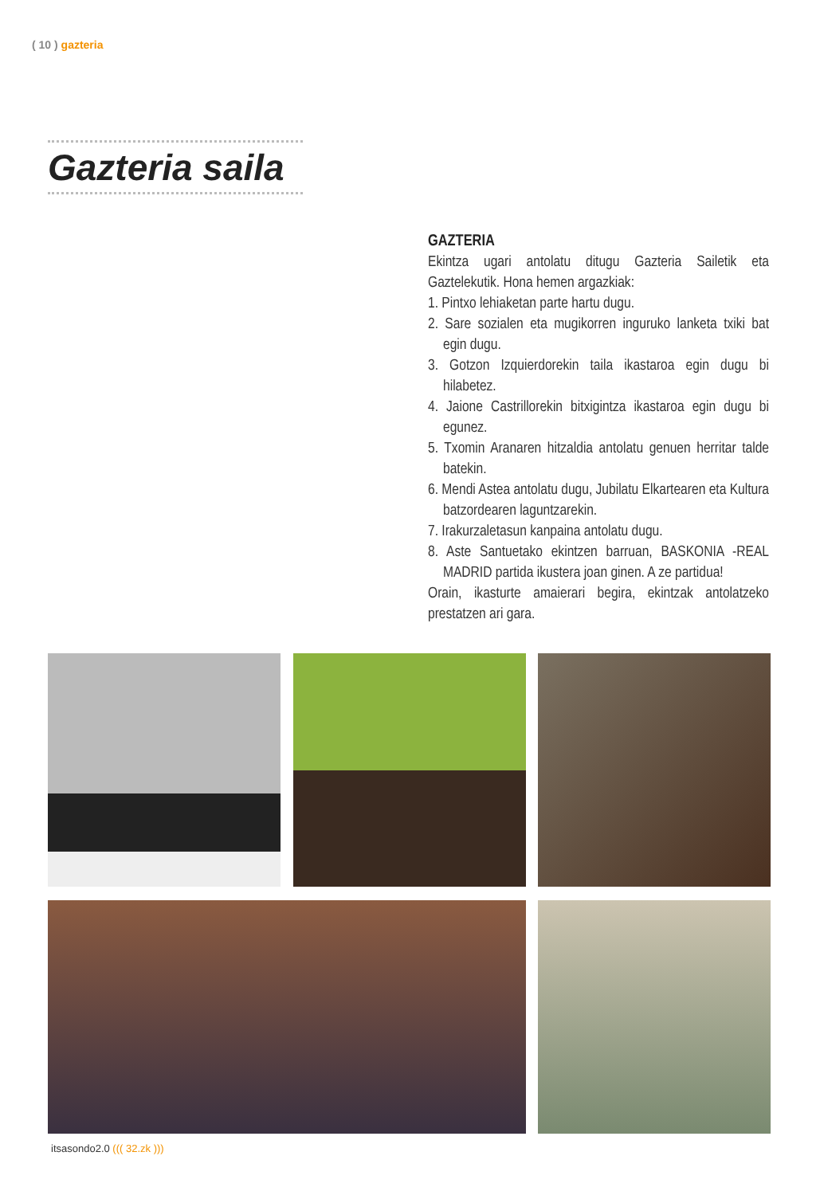( 10 ) gazteria
Gazteria saila
GAZTERIA
Ekintza ugari antolatu ditugu Gazteria Sailetik eta Gaztelekutik. Hona hemen argazkiak:
1. Pintxo lehiaketan parte hartu dugu.
2. Sare sozialen eta mugikorren inguruko lanketa txiki bat egin dugu.
3. Gotzon Izquierdorekin taila ikastaroa egin dugu bi hilabetez.
4. Jaione Castrillorekin bitxigintza ikastaroa egin dugu bi egunez.
5. Txomin Aranaren hitzaldia antolatu genuen herritar talde batekin.
6. Mendi Astea antolatu dugu, Jubilatu Elkartearen eta Kultura batzordearen laguntzarekin.
7. Irakurzaletasun kanpaina antolatu dugu.
8. Aste Santuetako ekintzen barruan, BASKONIA -REAL MADRID partida ikustera joan ginen. A ze partidua!
Orain, ikasturte amaierari begira, ekintzak antolatzeko prestatzen ari gara.
itsasondo2.0 ((( 32.zk )))